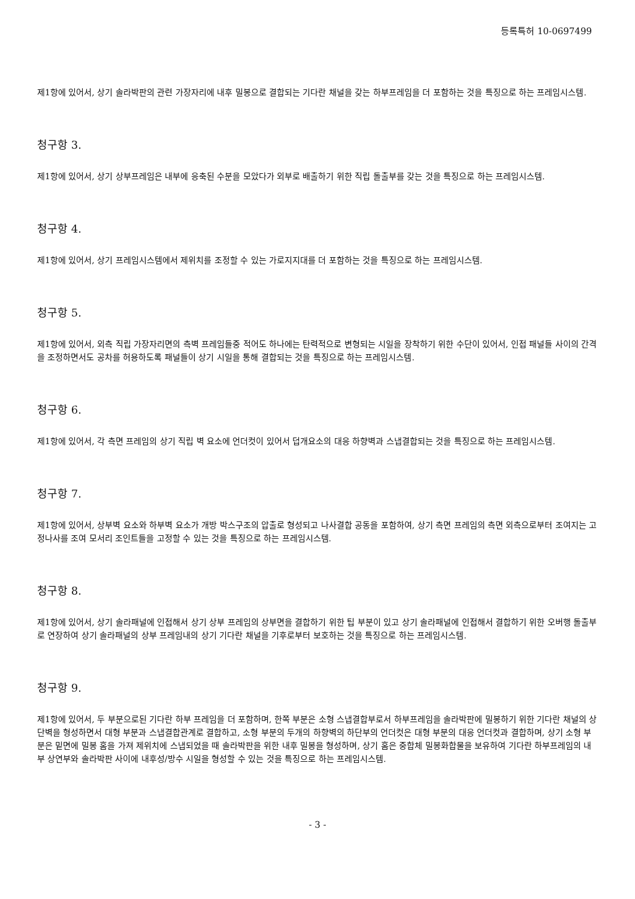등록특허 10-0697499
제1항에 있어서, 상기 솔라박판의 관련 가장자리에 내후 밀봉으로 결합되는 기다란 채널을 갖는 하부프레임을 더 포함하는 것을 특징으로 하는 프레임시스템.
청구항 3.
제1항에 있어서, 상기 상부프레임은 내부에 응축된 수분을 모았다가 외부로 배출하기 위한 직립 돌출부를 갖는 것을 특징으로 하는 프레임시스템.
청구항 4.
제1항에 있어서, 상기 프레임시스템에서 제위치를 조정할 수 있는 가로지지대를 더 포함하는 것을 특징으로 하는 프레임시스템.
청구항 5.
제1항에 있어서, 외측 직립 가장자리면의 측벽 프레임들중 적어도 하나에는 탄력적으로 변형되는 시일을 장착하기 위한 수단이 있어서, 인접 패널들 사이의 간격을 조정하면서도 공차를 허용하도록 패널들이 상기 시일을 통해 결합되는 것을 특징으로 하는 프레임시스템.
청구항 6.
제1항에 있어서, 각 측면 프레임의 상기 직립 벽 요소에 언더컷이 있어서 덥개요소의 대응 하향벽과 스냅결합되는 것을 특징으로 하는 프레임시스템.
청구항 7.
제1항에 있어서, 상부벽 요소와 하부벽 요소가 개방 박스구조의 압출로 형성되고 나사결합 공동을 포함하여, 상기 측면 프레임의 측면 외측으로부터 조여지는 고정나사를 조여 모서리 조인트들을 고정할 수 있는 것을 특징으로 하는 프레임시스템.
청구항 8.
제1항에 있어서, 상기 솔라패널에 인접해서 상기 상부 프레임의 상부면을 결합하기 위한 팁 부분이 있고 상기 솔라패널에 인접해서 결합하기 위한 오버행 돌출부로 연장하여 상기 솔라패널의 상부 프레임내의 상기 기다란 채널을 기후로부터 보호하는 것을 특징으로 하는 프레임시스템.
청구항 9.
제1항에 있어서, 두 부분으로된 기다란 하부 프레임을 더 포함하며, 한쪽 부분은 소형 스냅결합부로서 하부프레임을 솔라박판에 밀봉하기 위한 기다란 채널의 상단벽을 형성하면서 대형 부분과 스냅결합관계로 결합하고, 소형 부분의 두개의 하향벽의 하단부의 언더컷은 대형 부분의 대응 언더컷과 결합하며, 상기 소형 부분은 밑면에 밀봉 홈을 가져 제위치에 스냅되었을 때 솔라박판을 위한 내후 밀봉을 형성하며, 상기 홈은 중합체 밀봉화합물을 보유하여 기다란 하부프레임의 내부 상연부와 솔라박판 사이에 내후성/방수 시일을 형성할 수 있는 것을 특징으로 하는 프레임시스템.
- 3 -